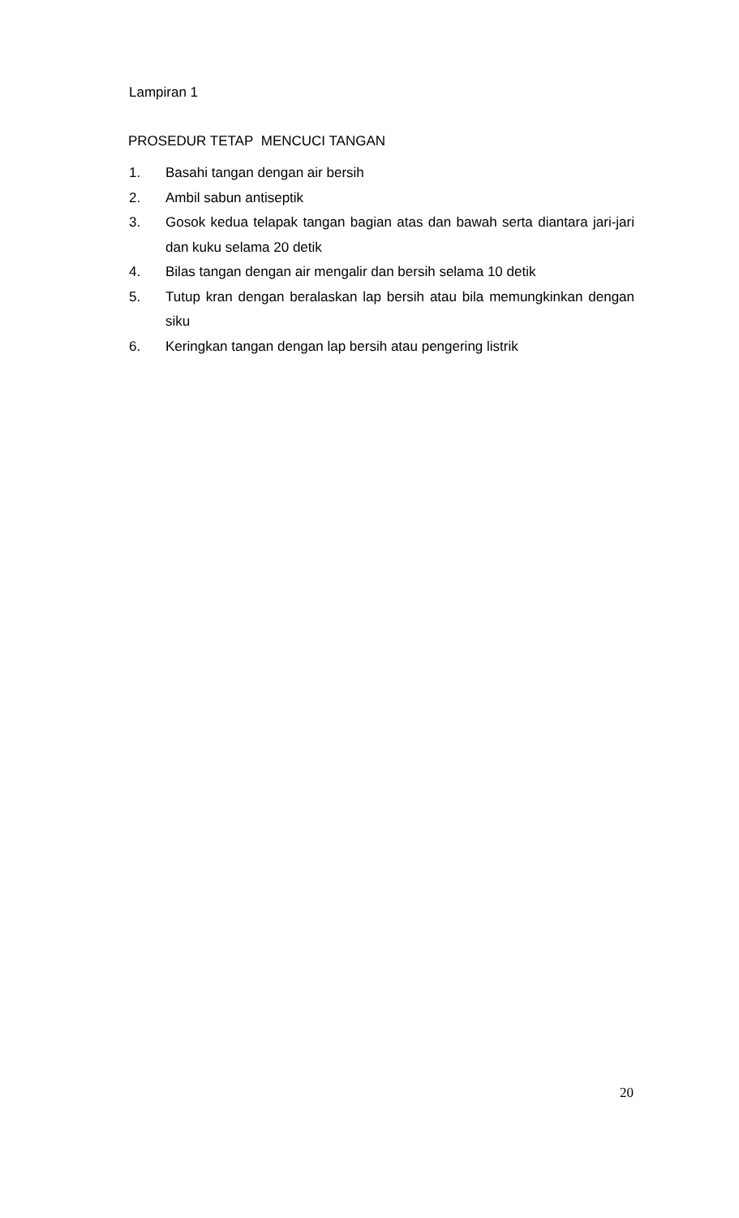Lampiran 1
PROSEDUR TETAP MENCUCI TANGAN
1. Basahi tangan dengan air bersih
2. Ambil sabun antiseptik
3. Gosok kedua telapak tangan bagian atas dan bawah serta diantara jari-jari dan kuku selama 20 detik
4. Bilas tangan dengan air mengalir dan bersih selama 10 detik
5. Tutup kran dengan beralaskan lap bersih atau bila memungkinkan dengan siku
6. Keringkan tangan dengan lap bersih atau pengering listrik
20